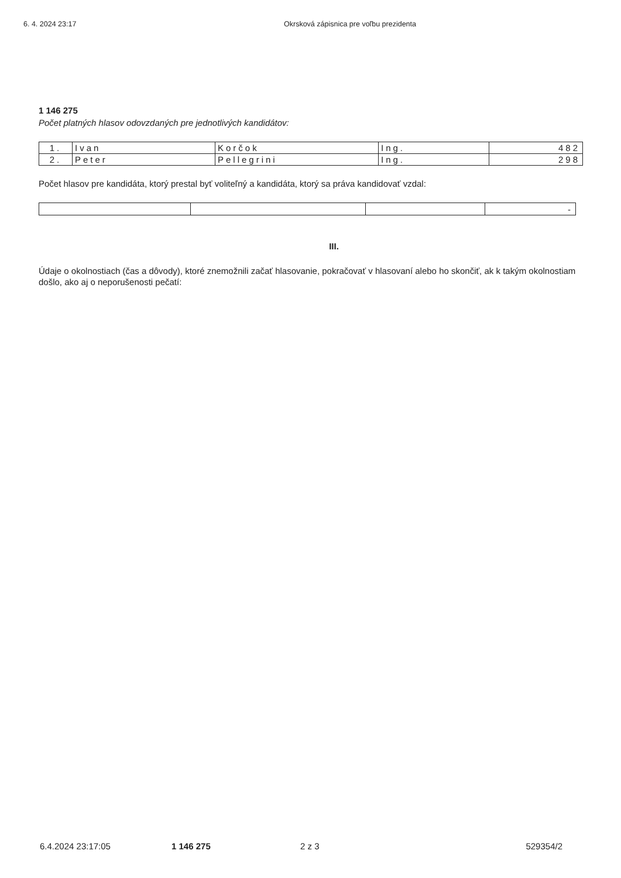6. 4. 2024 23:17 Okrsková zápisnica pre voľbu prezidenta
1 146 275
Počet platných hlasov odovzdaných pre jednotlivých kandidátov:
| 1. | Ivan | Korčok | Ing. | 482 |
| 2. | Peter | Pellegrini | Ing. | 298 |
Počet hlasov pre kandidáta, ktorý prestal byť voliteľný a kandidáta, ktorý sa práva kandidovať vzdal:
| | | | - |
III.
Údaje o okolnostiach (čas a dôvody), ktoré znemožnili začať hlasovanie, pokračovať v hlasovaní alebo ho skončiť, ak k takým okolnostiam došlo, ako aj o neporušenosti pečatí:
6.4.2024 23:17:05 1 146 275 2 z 3 529354/2